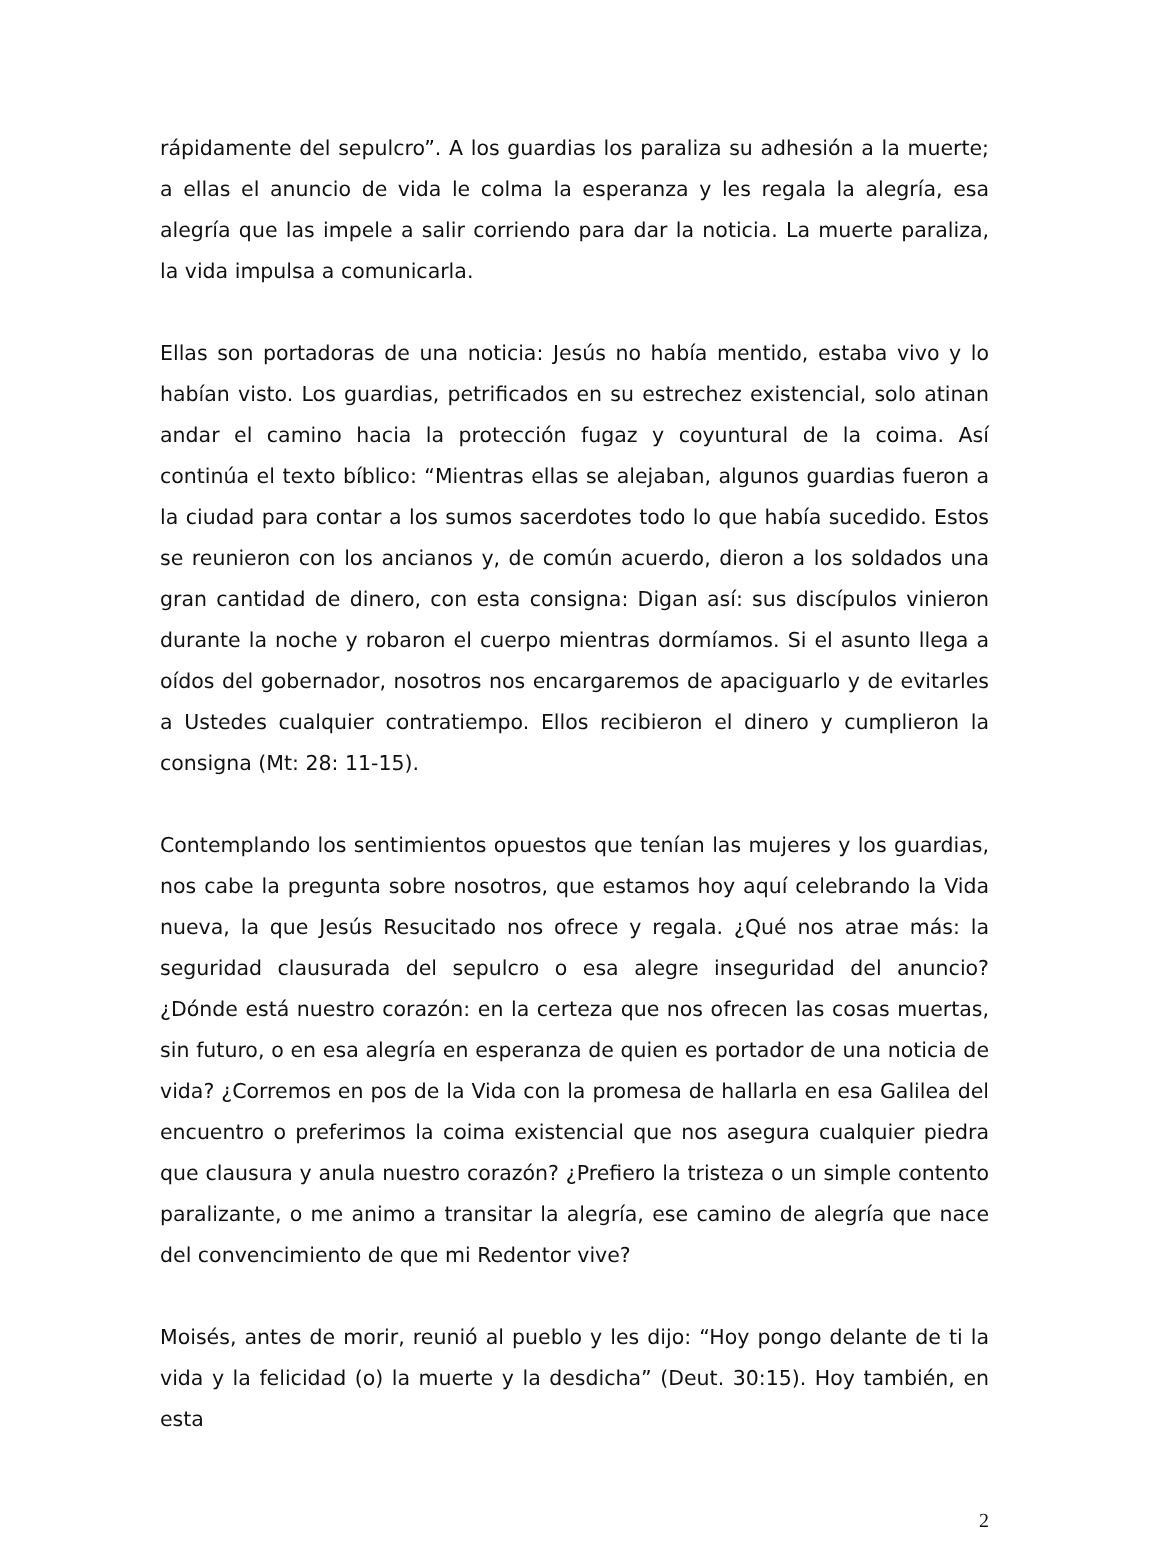rápidamente del sepulcro”. A los guardias los paraliza su adhesión a la muerte; a ellas el anuncio de vida le colma la esperanza y les regala la alegría, esa alegría que las impele a salir corriendo para dar la noticia. La muerte paraliza, la vida impulsa a comunicarla.
Ellas son portadoras de una noticia: Jesús no había mentido, estaba vivo y lo habían visto. Los guardias, petrificados en su estrechez existencial, solo atinan andar el camino hacia la protección fugaz y coyuntural de la coima. Así continúa el texto bíblico: “Mientras ellas se alejaban, algunos guardias fueron a la ciudad para contar a los sumos sacerdotes todo lo que había sucedido. Estos se reunieron con los ancianos y, de común acuerdo, dieron a los soldados una gran cantidad de dinero, con esta consigna: Digan así: sus discípulos vinieron durante la noche y robaron el cuerpo mientras dormíamos. Si el asunto llega a oídos del gobernador, nosotros nos encargaremos de apaciguarlo y de evitarles a Ustedes cualquier contratiempo. Ellos recibieron el dinero y cumplieron la consigna (Mt: 28: 11-15).
Contemplando los sentimientos opuestos que tenían las mujeres y los guardias, nos cabe la pregunta sobre nosotros, que estamos hoy aquí celebrando la Vida nueva, la que Jesús Resucitado nos ofrece y regala. ¿Qué nos atrae más: la seguridad clausurada del sepulcro o esa alegre inseguridad del anuncio? ¿Dónde está nuestro corazón: en la certeza que nos ofrecen las cosas muertas, sin futuro, o en esa alegría en esperanza de quien es portador de una noticia de vida? ¿Corremos en pos de la Vida con la promesa de hallarla en esa Galilea del encuentro o preferimos la coima existencial que nos asegura cualquier piedra que clausura y anula nuestro corazón? ¿Prefiero la tristeza o un simple contento paralizante, o me animo a transitar la alegría, ese camino de alegría que nace del convencimiento de que mi Redentor vive?
Moisés, antes de morir, reunió al pueblo y les dijo: “Hoy pongo delante de ti la vida y la felicidad (o) la muerte y la desdicha” (Deut. 30:15). Hoy también, en esta
2